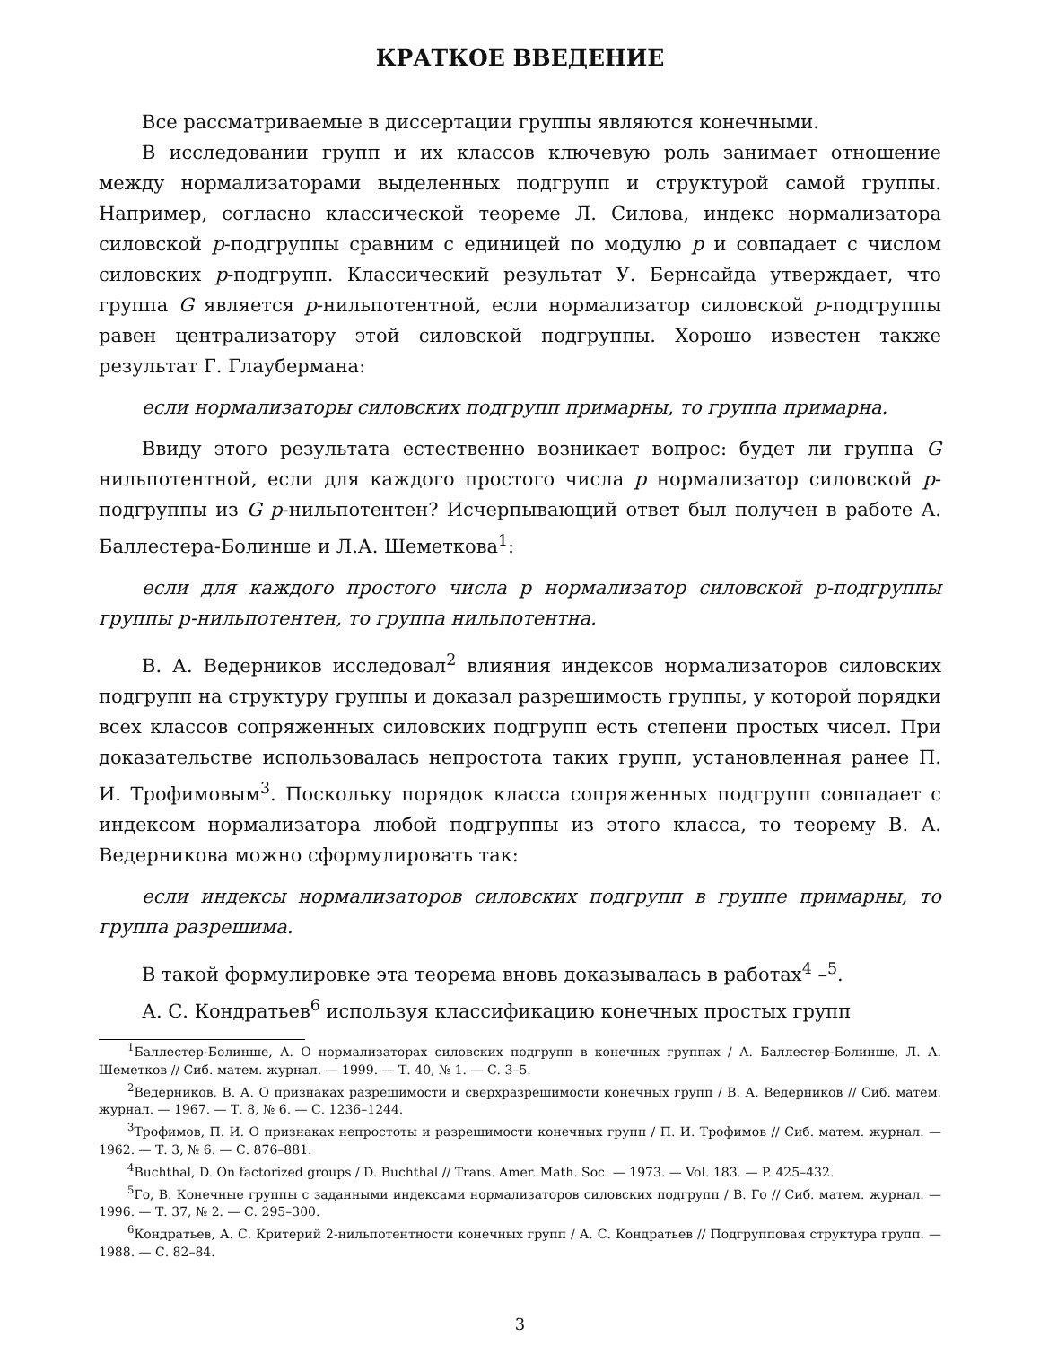КРАТКОЕ ВВЕДЕНИЕ
Все рассматриваемые в диссертации группы являются конечными.
В исследовании групп и их классов ключевую роль занимает отношение между нормализаторами выделенных подгрупп и структурой самой группы. Например, согласно классической теореме Л. Силова, индекс нормализатора силовской p-подгруппы сравним с единицей по модулю p и совпадает с числом силовских p-подгрупп. Классический результат У. Бернсайда утверждает, что группа G является p-нильпотентной, если нормализатор силовской p-подгруппы равен централизатору этой силовской подгруппы. Хорошо известен также результат Г. Глаубермана:
если нормализаторы силовских подгрупп примарны, то группа примарна.
Ввиду этого результата естественно возникает вопрос: будет ли группа G нильпотентной, если для каждого простого числа p нормализатор силовской p-подгруппы из G p-нильпотентен? Исчерпывающий ответ был получен в работе А. Баллестера-Болинше и Л.А. Шеметкова<sup>1</sup>:
если для каждого простого числа p нормализатор силовской p-подгруппы группы p-нильпотентен, то группа нильпотентна.
В. А. Ведерников исследовал<sup>2</sup> влияния индексов нормализаторов силовских подгрупп на структуру группы и доказал разрешимость группы, у которой порядки всех классов сопряженных силовских подгрупп есть степени простых чисел. При доказательстве использовалась непростота таких групп, установленная ранее П. И. Трофимовым<sup>3</sup>. Поскольку порядок класса сопряженных подгрупп совпадает с индексом нормализатора любой подгруппы из этого класса, то теорему В. А. Ведерникова можно сформулировать так:
если индексы нормализаторов силовских подгрупп в группе примарны, то группа разрешима.
В такой формулировке эта теорема вновь доказывалась в работах<sup>4</sup> –<sup>5</sup>.
А. С. Кондратьев<sup>6</sup> используя классификацию конечных простых групп
<sup>1</sup> Баллестер-Болинше, А. О нормализаторах силовских подгрупп в конечных группах / А. Баллестер-Болинше, Л. А. Шеметков // Сиб. матем. журнал. — 1999. — Т. 40, № 1. — С. 3–5.
<sup>2</sup> Ведерников, В. А. О признаках разрешимости и сверхразрешимости конечных групп / В. А. Ведерников // Сиб. матем. журнал. — 1967. — Т. 8, № 6. — С. 1236–1244.
<sup>3</sup> Трофимов, П. И. О признаках непростоты и разрешимости конечных групп / П. И. Трофимов // Сиб. матем. журнал. — 1962. — Т. 3, № 6. — С. 876–881.
<sup>4</sup> Buchthal, D. On factorized groups / D. Buchthal // Trans. Amer. Math. Soc. — 1973. — Vol. 183. — P. 425–432.
<sup>5</sup> Го, В. Конечные группы с заданными индексами нормализаторов силовских подгрупп / В. Го // Сиб. матем. журнал. — 1996. — Т. 37, № 2. — С. 295–300.
<sup>6</sup> Кондратьев, А. С. Критерий 2-нильпотентности конечных групп / А. С. Кондратьев // Подгрупповая структура групп. — 1988. — С. 82–84.
3